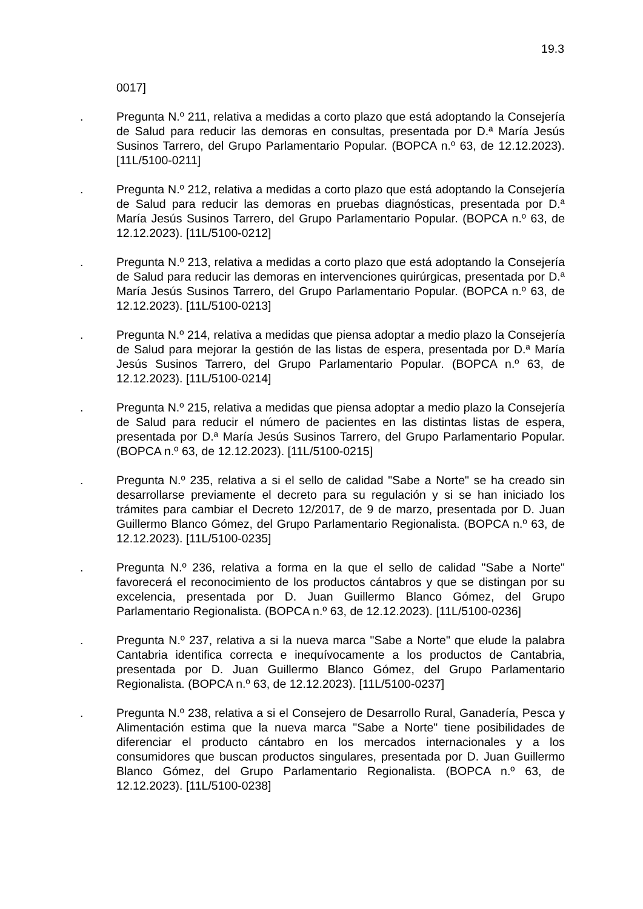19.3
0017]
. Pregunta N.º 211, relativa a medidas a corto plazo que está adoptando la Consejería de Salud para reducir las demoras en consultas, presentada por D.ª María Jesús Susinos Tarrero, del Grupo Parlamentario Popular. (BOPCA n.º 63, de 12.12.2023). [11L/5100-0211]
. Pregunta N.º 212, relativa a medidas a corto plazo que está adoptando la Consejería de Salud para reducir las demoras en pruebas diagnósticas, presentada por D.ª María Jesús Susinos Tarrero, del Grupo Parlamentario Popular. (BOPCA n.º 63, de 12.12.2023). [11L/5100-0212]
. Pregunta N.º 213, relativa a medidas a corto plazo que está adoptando la Consejería de Salud para reducir las demoras en intervenciones quirúrgicas, presentada por D.ª María Jesús Susinos Tarrero, del Grupo Parlamentario Popular. (BOPCA n.º 63, de 12.12.2023). [11L/5100-0213]
. Pregunta N.º 214, relativa a medidas que piensa adoptar a medio plazo la Consejería de Salud para mejorar la gestión de las listas de espera, presentada por D.ª María Jesús Susinos Tarrero, del Grupo Parlamentario Popular. (BOPCA n.º 63, de 12.12.2023). [11L/5100-0214]
. Pregunta N.º 215, relativa a medidas que piensa adoptar a medio plazo la Consejería de Salud para reducir el número de pacientes en las distintas listas de espera, presentada por D.ª María Jesús Susinos Tarrero, del Grupo Parlamentario Popular. (BOPCA n.º 63, de 12.12.2023). [11L/5100-0215]
. Pregunta N.º 235, relativa a si el sello de calidad "Sabe a Norte" se ha creado sin desarrollarse previamente el decreto para su regulación y si se han iniciado los trámites para cambiar el Decreto 12/2017, de 9 de marzo, presentada por D. Juan Guillermo Blanco Gómez, del Grupo Parlamentario Regionalista. (BOPCA n.º 63, de 12.12.2023). [11L/5100-0235]
. Pregunta N.º 236, relativa a forma en la que el sello de calidad "Sabe a Norte" favorecerá el reconocimiento de los productos cántabros y que se distingan por su excelencia, presentada por D. Juan Guillermo Blanco Gómez, del Grupo Parlamentario Regionalista. (BOPCA n.º 63, de 12.12.2023). [11L/5100-0236]
. Pregunta N.º 237, relativa a si la nueva marca "Sabe a Norte" que elude la palabra Cantabria identifica correcta e inequívocamente a los productos de Cantabria, presentada por D. Juan Guillermo Blanco Gómez, del Grupo Parlamentario Regionalista. (BOPCA n.º 63, de 12.12.2023). [11L/5100-0237]
. Pregunta N.º 238, relativa a si el Consejero de Desarrollo Rural, Ganadería, Pesca y Alimentación estima que la nueva marca "Sabe a Norte" tiene posibilidades de diferenciar el producto cántabro en los mercados internacionales y a los consumidores que buscan productos singulares, presentada por D. Juan Guillermo Blanco Gómez, del Grupo Parlamentario Regionalista. (BOPCA n.º 63, de 12.12.2023). [11L/5100-0238]